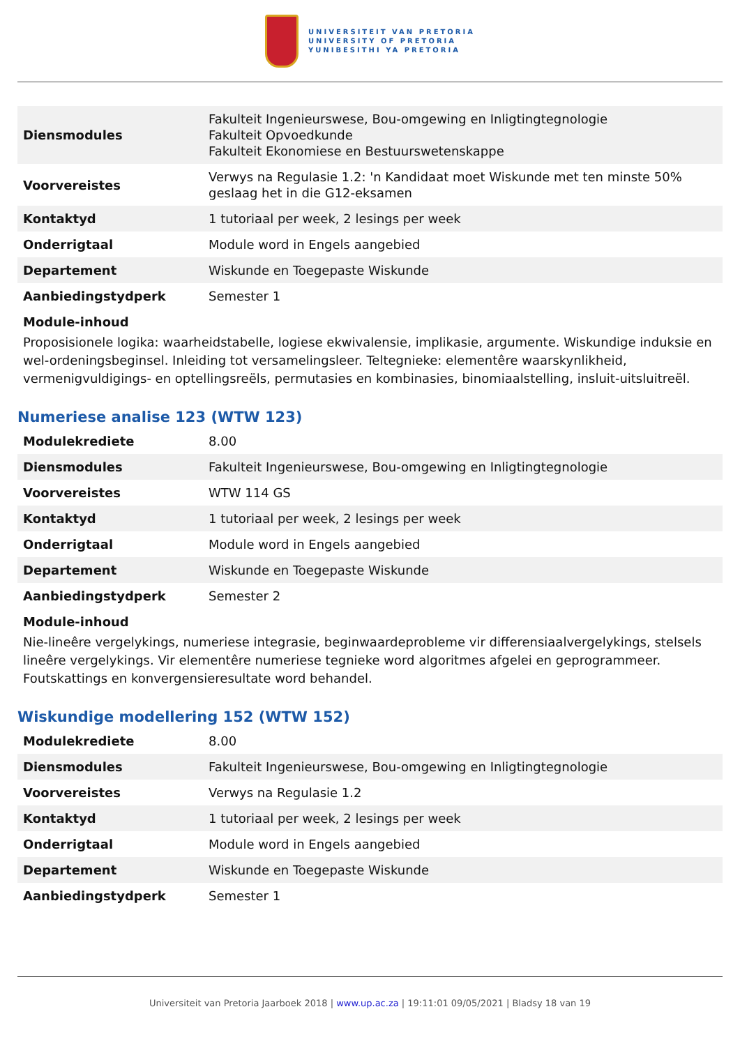UNIVERSITEIT VAN PRETORIA
UNIVERSITY OF PRETORIA
YUNIBESITHI YA PRETORIA
| Diensmodules | Fakulteit Ingenieurswese, Bou-omgewing en Inligtingtegnologie Fakulteit Opvoedkunde Fakulteit Ekonomiese en Bestuurswetenskappe |
| Voorvereistes | Verwys na Regulasie 1.2: 'n Kandidaat moet Wiskunde met ten minste 50% geslaag het in die G12-eksamen |
| Kontaktyd | 1 tutoriaal per week, 2 lesings per week |
| Onderrigtaal | Module word in Engels aangebied |
| Departement | Wiskunde en Toegepaste Wiskunde |
| Aanbiedingstydperk | Semester 1 |
Module-inhoud
Proposisionele logika: waarheidstabelle, logiese ekwivalensie, implikasie, argumente. Wiskundige induksie en wel-ordeningsbeginsel. Inleiding tot versamelingsleer. Teltegnieke: elementêre waarskynlikheid, vermenigvuldigings- en optellingsreëls, permutasies en kombinasies, binomiaalstelling, insluit-uitsluitreël.
Numeriese analise 123 (WTW 123)
| Modulekrediete | 8.00 |
| Diensmodules | Fakulteit Ingenieurswese, Bou-omgewing en Inligtingtegnologie |
| Voorvereistes | WTW 114 GS |
| Kontaktyd | 1 tutoriaal per week, 2 lesings per week |
| Onderrigtaal | Module word in Engels aangebied |
| Departement | Wiskunde en Toegepaste Wiskunde |
| Aanbiedingstydperk | Semester 2 |
Module-inhoud
Nie-lineêre vergelykings, numeriese integrasie, beginwaardeprobleme vir differensiaalvergelykings, stelsels lineêre vergelykings. Vir elementêre numeriese tegnieke word algoritmes afgelei en geprogrammeer. Foutskattings en konvergensieresultate word behandel.
Wiskundige modellering 152 (WTW 152)
| Modulekrediete | 8.00 |
| Diensmodules | Fakulteit Ingenieurswese, Bou-omgewing en Inligtingtegnologie |
| Voorvereistes | Verwys na Regulasie 1.2 |
| Kontaktyd | 1 tutoriaal per week, 2 lesings per week |
| Onderrigtaal | Module word in Engels aangebied |
| Departement | Wiskunde en Toegepaste Wiskunde |
| Aanbiedingstydperk | Semester 1 |
Universiteit van Pretoria Jaarboek 2018 | www.up.ac.za | 19:11:01 09/05/2021 | Bladsy 18 van 19